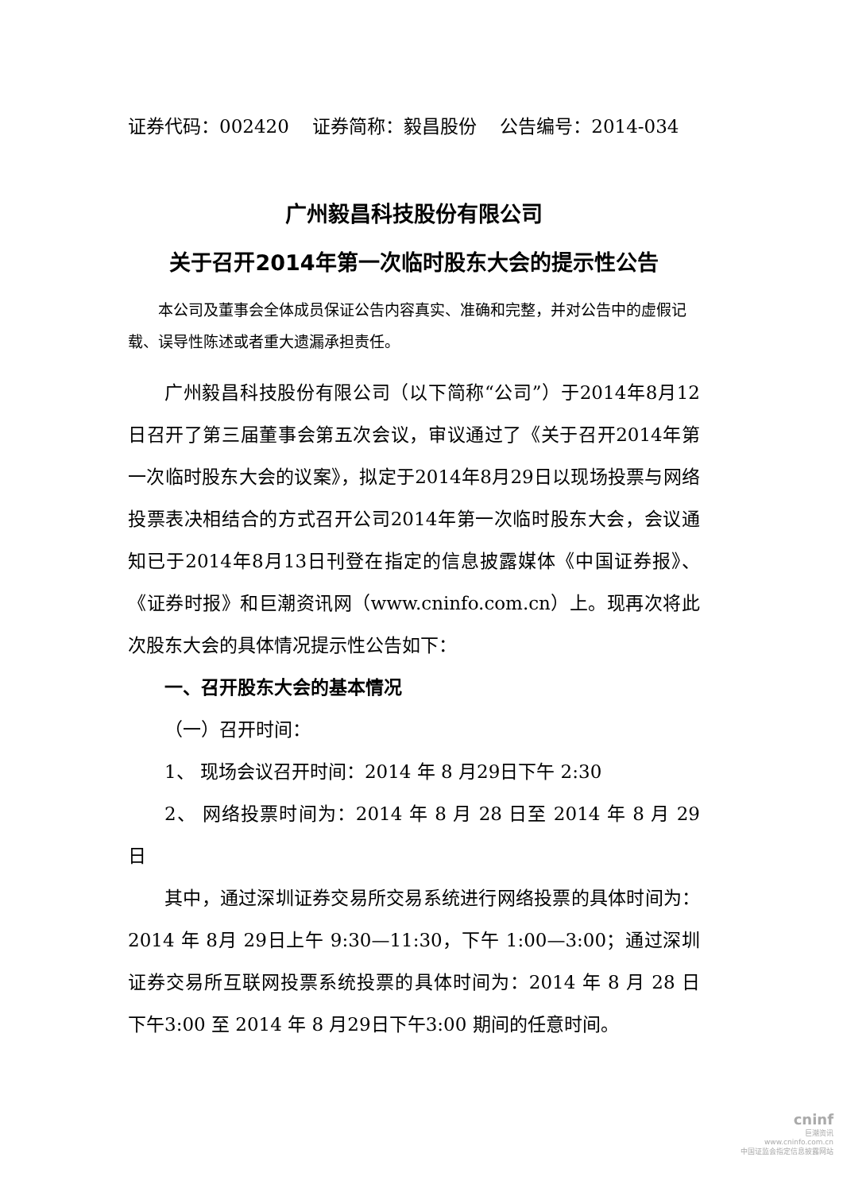证券代码：002420 证券简称：毅昌股份 公告编号：2014-034
广州毅昌科技股份有限公司
关于召开2014年第一次临时股东大会的提示性公告
本公司及董事会全体成员保证公告内容真实、准确和完整，并对公告中的虚假记载、误导性陈述或者重大遗漏承担责任。
广州毅昌科技股份有限公司（以下简称“公司”）于2014年8月12日召开了第三届董事会第五次会议，审议通过了《关于召开2014年第一次临时股东大会的议案》，拟定于2014年8月29日以现场投票与网络投票表决相结合的方式召开公司2014年第一次临时股东大会，会议通知已于2014年8月13日刊登在指定的信息披露媒体《中国证券报》、《证券时报》和巨潮资讯网（www.cninfo.com.cn）上。现再次将此次股东大会的具体情况提示性公告如下：
一、召开股东大会的基本情况
（一）召开时间：
1、 现场会议召开时间：2014 年 8 月29日下午 2:30
2、 网络投票时间为：2014 年 8 月 28 日至 2014 年 8 月 29 日
其中，通过深圳证券交易所交易系统进行网络投票的具体时间为：2014 年 8月 29日上午 9:30—11:30，下午 1:00—3:00；通过深圳证券交易所互联网投票系统投票的具体时间为：2014 年 8 月 28 日 下午3:00 至 2014 年 8 月29日下午3:00 期间的任意时间。
cninf
巨潮资讯
www.cninfo.com.cn
中国证监会指定信息披露网站